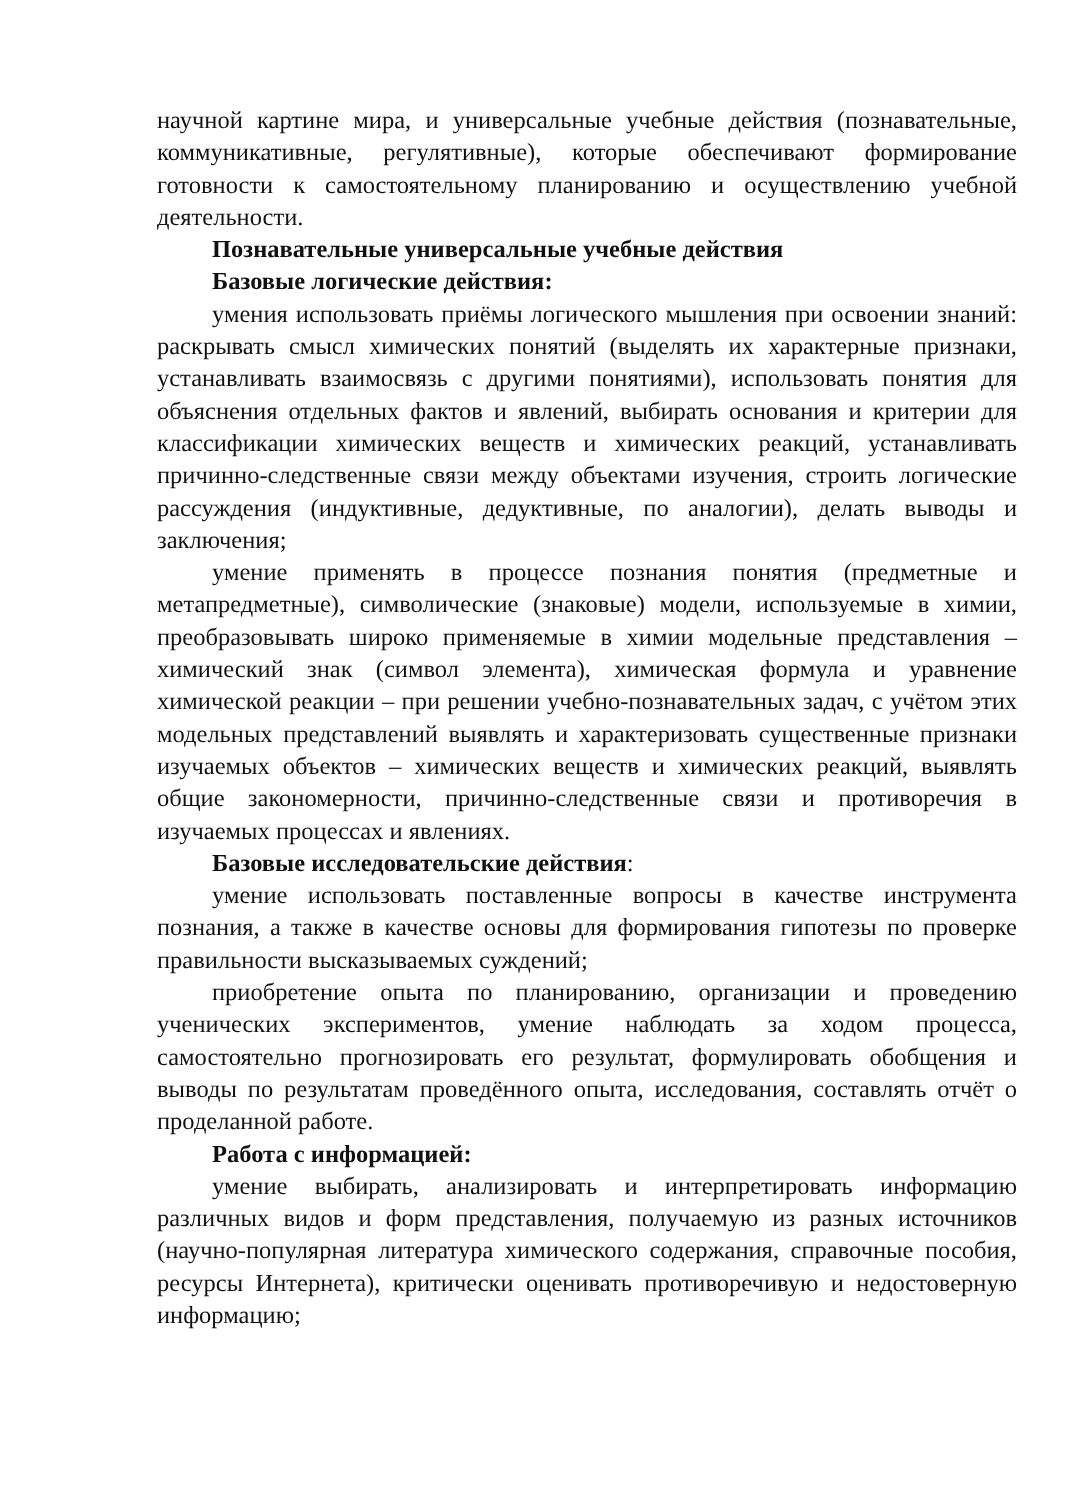научной картине мира, и универсальные учебные действия (познавательные, коммуникативные, регулятивные), которые обеспечивают формирование готовности к самостоятельному планированию и осуществлению учебной деятельности.
Познавательные универсальные учебные действия
Базовые логические действия:
умения использовать приёмы логического мышления при освоении знаний: раскрывать смысл химических понятий (выделять их характерные признаки, устанавливать взаимосвязь с другими понятиями), использовать понятия для объяснения отдельных фактов и явлений, выбирать основания и критерии для классификации химических веществ и химических реакций, устанавливать причинно-следственные связи между объектами изучения, строить логические рассуждения (индуктивные, дедуктивные, по аналогии), делать выводы и заключения;
умение применять в процессе познания понятия (предметные и метапредметные), символические (знаковые) модели, используемые в химии, преобразовывать широко применяемые в химии модельные представления – химический знак (символ элемента), химическая формула и уравнение химической реакции – при решении учебно-познавательных задач, с учётом этих модельных представлений выявлять и характеризовать существенные признаки изучаемых объектов – химических веществ и химических реакций, выявлять общие закономерности, причинно-следственные связи и противоречия в изучаемых процессах и явлениях.
Базовые исследовательские действия:
умение использовать поставленные вопросы в качестве инструмента познания, а также в качестве основы для формирования гипотезы по проверке правильности высказываемых суждений;
приобретение опыта по планированию, организации и проведению ученических экспериментов, умение наблюдать за ходом процесса, самостоятельно прогнозировать его результат, формулировать обобщения и выводы по результатам проведённого опыта, исследования, составлять отчёт о проделанной работе.
Работа с информацией:
умение выбирать, анализировать и интерпретировать информацию различных видов и форм представления, получаемую из разных источников (научно-популярная литература химического содержания, справочные пособия, ресурсы Интернета), критически оценивать противоречивую и недостоверную информацию;